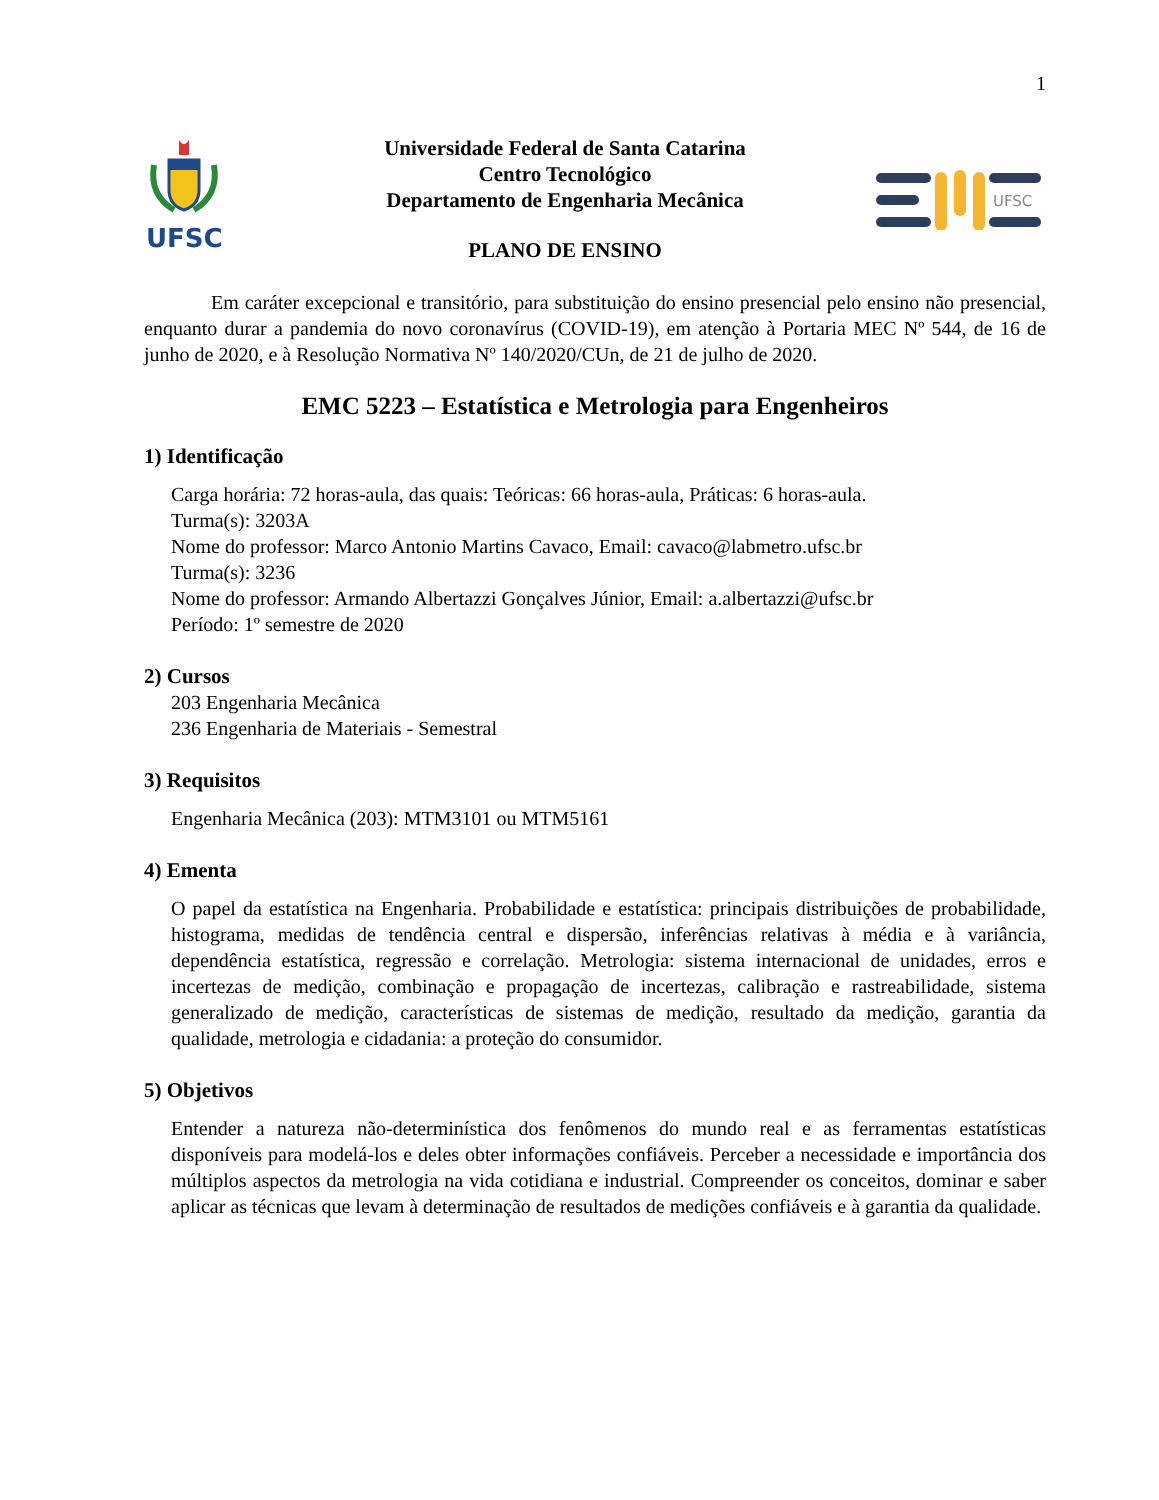1
UFSC
Universidade Federal de Santa Catarina
Centro Tecnológico
Departamento de Engenharia Mecânica
PLANO DE ENSINO
UFSC
Em caráter excepcional e transitório, para substituição do ensino presencial pelo ensino não presencial, enquanto durar a pandemia do novo coronavírus (COVID-19), em atenção à Portaria MEC Nº 544, de 16 de junho de 2020, e à Resolução Normativa Nº 140/2020/CUn, de 21 de julho de 2020.
EMC 5223 – Estatística e Metrologia para Engenheiros
1) Identificação
Carga horária: 72 horas-aula, das quais: Teóricas: 66 horas-aula, Práticas: 6 horas-aula.
Turma(s): 3203A
Nome do professor: Marco Antonio Martins Cavaco, Email: cavaco@labmetro.ufsc.br
Turma(s): 3236
Nome do professor: Armando Albertazzi Gonçalves Júnior, Email: a.albertazzi@ufsc.br
Período: 1º semestre de 2020
2) Cursos
203 Engenharia Mecânica
236 Engenharia de Materiais - Semestral
3) Requisitos
Engenharia Mecânica (203): MTM3101 ou MTM5161
4) Ementa
O papel da estatística na Engenharia. Probabilidade e estatística: principais distribuições de probabilidade, histograma, medidas de tendência central e dispersão, inferências relativas à média e à variância, dependência estatística, regressão e correlação. Metrologia: sistema internacional de unidades, erros e incertezas de medição, combinação e propagação de incertezas, calibração e rastreabilidade, sistema generalizado de medição, características de sistemas de medição, resultado da medição, garantia da qualidade, metrologia e cidadania: a proteção do consumidor.
5) Objetivos
Entender a natureza não-determinística dos fenômenos do mundo real e as ferramentas estatísticas disponíveis para modelá-los e deles obter informações confiáveis. Perceber a necessidade e importância dos múltiplos aspectos da metrologia na vida cotidiana e industrial. Compreender os conceitos, dominar e saber aplicar as técnicas que levam à determinação de resultados de medições confiáveis e à garantia da qualidade.